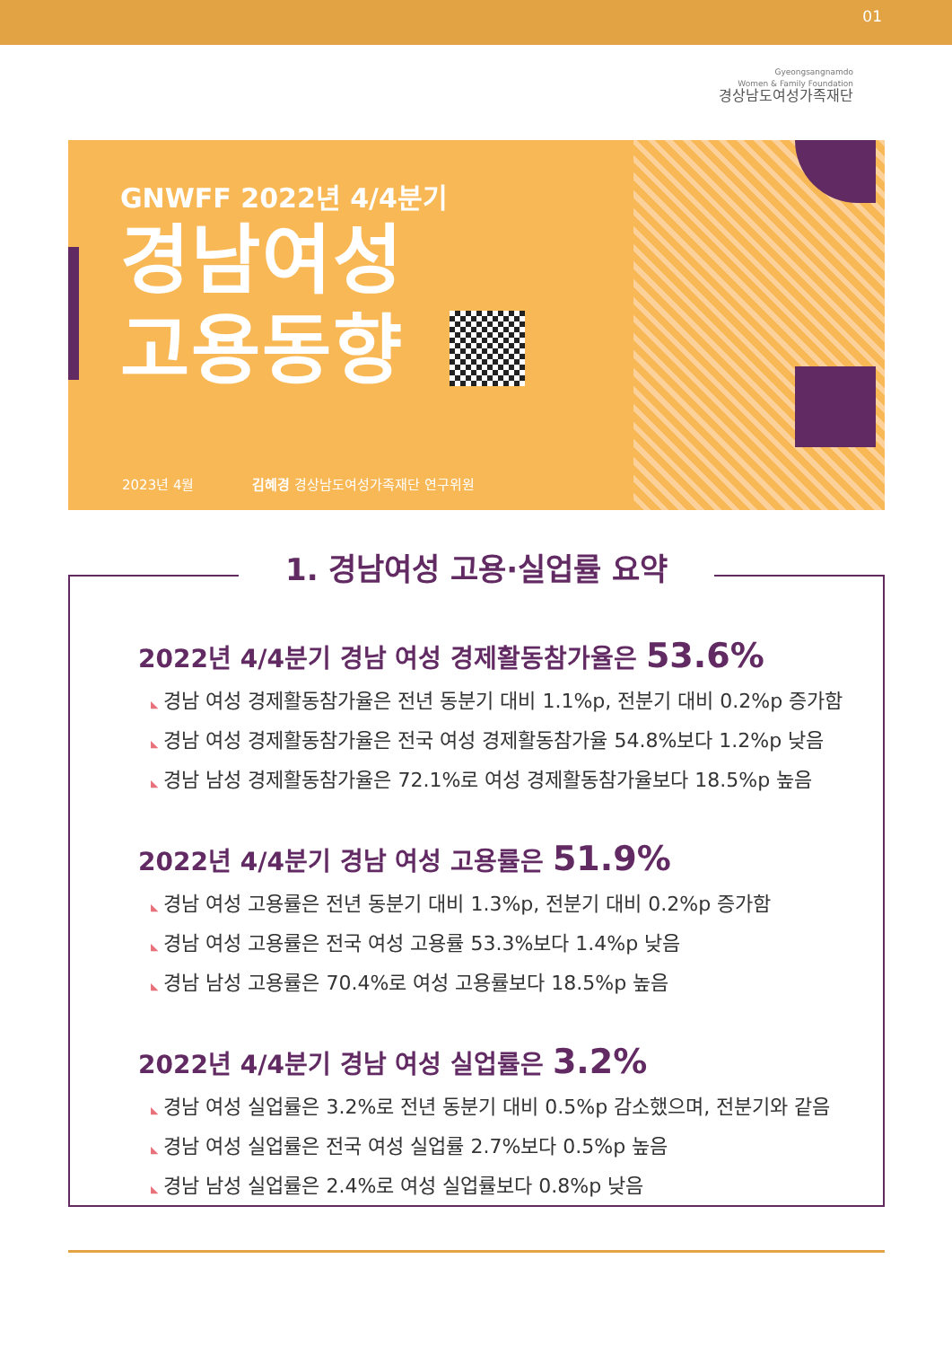01
Gyeongsangnamdo
Women & Family Foundation
경상남도여성가족재단
GNWFF 2022년 4/4분기
경남여성
고용동향
2023년 4월 김혜경 경상남도여성가족재단 연구위원
1. 경남여성 고용·실업률 요약
2022년 4/4분기 경남 여성 경제활동참가율은 53.6%
◣ 경남 여성 경제활동참가율은 전년 동분기 대비 1.1%p, 전분기 대비 0.2%p 증가함
◣ 경남 여성 경제활동참가율은 전국 여성 경제활동참가율 54.8%보다 1.2%p 낮음
◣ 경남 남성 경제활동참가율은 72.1%로 여성 경제활동참가율보다 18.5%p 높음
2022년 4/4분기 경남 여성 고용률은 51.9%
◣ 경남 여성 고용률은 전년 동분기 대비 1.3%p, 전분기 대비 0.2%p 증가함
◣ 경남 여성 고용률은 전국 여성 고용률 53.3%보다 1.4%p 낮음
◣ 경남 남성 고용률은 70.4%로 여성 고용률보다 18.5%p 높음
2022년 4/4분기 경남 여성 실업률은 3.2%
◣ 경남 여성 실업률은 3.2%로 전년 동분기 대비 0.5%p 감소했으며, 전분기와 같음
◣ 경남 여성 실업률은 전국 여성 실업률 2.7%보다 0.5%p 높음
◣ 경남 남성 실업률은 2.4%로 여성 실업률보다 0.8%p 낮음